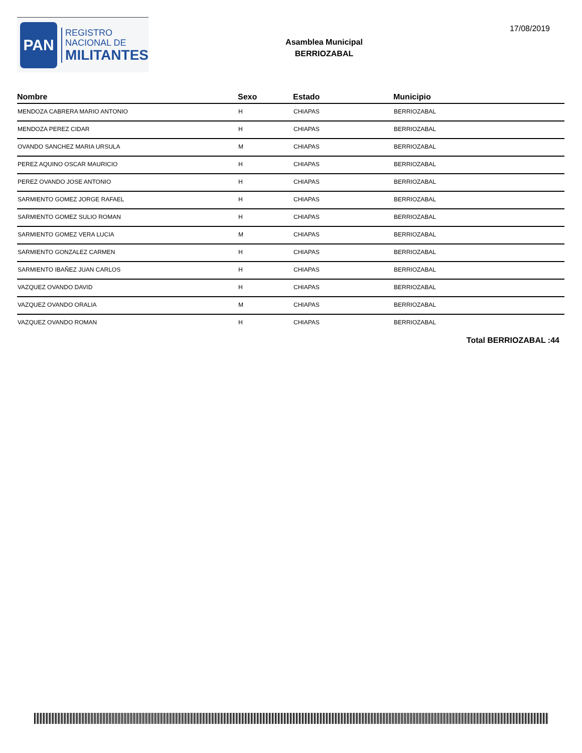PAN
REGISTRO
NACIONAL DE
MILITANTES
Asamblea Municipal
BERRIOZABAL
17/08/2019
| Nombre | Sexo | Estado | Municipio |
| --- | --- | --- | --- |
| MENDOZA CABRERA MARIO ANTONIO | H | CHIAPAS | BERRIOZABAL |
| MENDOZA PEREZ CIDAR | H | CHIAPAS | BERRIOZABAL |
| OVANDO SANCHEZ MARIA URSULA | M | CHIAPAS | BERRIOZABAL |
| PEREZ AQUINO OSCAR MAURICIO | H | CHIAPAS | BERRIOZABAL |
| PEREZ OVANDO JOSE ANTONIO | H | CHIAPAS | BERRIOZABAL |
| SARMIENTO GOMEZ JORGE RAFAEL | H | CHIAPAS | BERRIOZABAL |
| SARMIENTO GOMEZ SULIO ROMAN | H | CHIAPAS | BERRIOZABAL |
| SARMIENTO GOMEZ VERA LUCIA | M | CHIAPAS | BERRIOZABAL |
| SARMIENTO GONZALEZ CARMEN | H | CHIAPAS | BERRIOZABAL |
| SARMIENTO IBAÑEZ JUAN CARLOS | H | CHIAPAS | BERRIOZABAL |
| VAZQUEZ OVANDO DAVID | H | CHIAPAS | BERRIOZABAL |
| VAZQUEZ OVANDO ORALIA | M | CHIAPAS | BERRIOZABAL |
| VAZQUEZ OVANDO ROMAN | H | CHIAPAS | BERRIOZABAL |
Total BERRIOZABAL :44